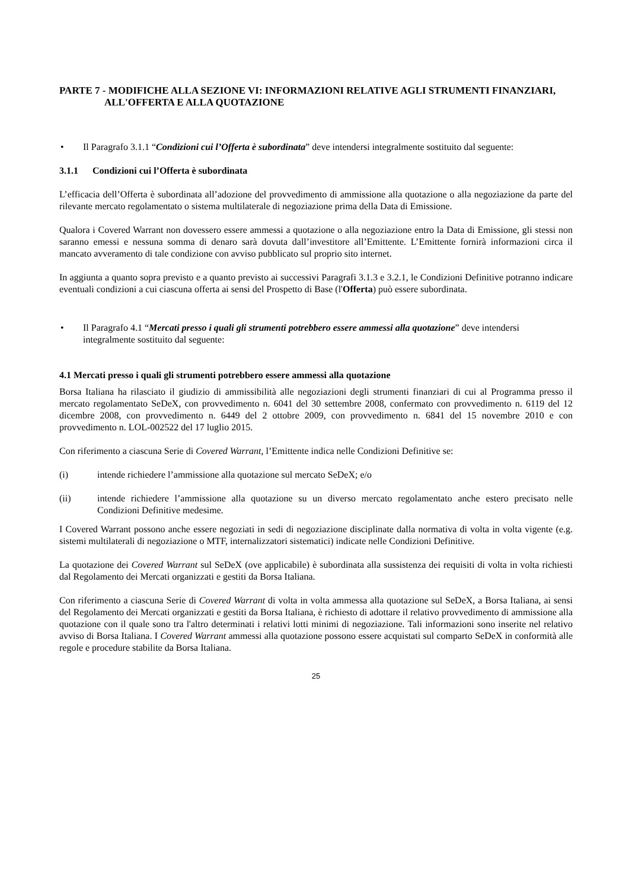PARTE 7 - MODIFICHE ALLA SEZIONE VI: INFORMAZIONI RELATIVE AGLI STRUMENTI FINANZIARI, ALL'OFFERTA E ALLA QUOTAZIONE
• Il Paragrafo 3.1.1 “Condizioni cui l’Offerta è subordinata” deve intendersi integralmente sostituito dal seguente:
3.1.1 Condizioni cui l’Offerta è subordinata
L’efficacia dell’Offerta è subordinata all’adozione del provvedimento di ammissione alla quotazione o alla negoziazione da parte del rilevante mercato regolamentato o sistema multilaterale di negoziazione prima della Data di Emissione.
Qualora i Covered Warrant non dovessero essere ammessi a quotazione o alla negoziazione entro la Data di Emissione, gli stessi non saranno emessi e nessuna somma di denaro sarà dovuta dall’investitore all’Emittente. L’Emittente fornirà informazioni circa il mancato avveramento di tale condizione con avviso pubblicato sul proprio sito internet.
In aggiunta a quanto sopra previsto e a quanto previsto ai successivi Paragrafi 3.1.3 e 3.2.1, le Condizioni Definitive potranno indicare eventuali condizioni a cui ciascuna offerta ai sensi del Prospetto di Base (l'Offerta) può essere subordinata.
• Il Paragrafo 4.1 “Mercati presso i quali gli strumenti potrebbero essere ammessi alla quotazione” deve intendersi integralmente sostituito dal seguente:
4.1 Mercati presso i quali gli strumenti potrebbero essere ammessi alla quotazione
Borsa Italiana ha rilasciato il giudizio di ammissibilità alle negoziazioni degli strumenti finanziari di cui al Programma presso il mercato regolamentato SeDeX, con provvedimento n. 6041 del 30 settembre 2008, confermato con provvedimento n. 6119 del 12 dicembre 2008, con provvedimento n. 6449 del 2 ottobre 2009, con provvedimento n. 6841 del 15 novembre 2010 e con provvedimento n. LOL-002522 del 17 luglio 2015.
Con riferimento a ciascuna Serie di Covered Warrant, l’Emittente indica nelle Condizioni Definitive se:
(i) intende richiedere l’ammissione alla quotazione sul mercato SeDeX; e/o
(ii) intende richiedere l’ammissione alla quotazione su un diverso mercato regolamentato anche estero precisato nelle Condizioni Definitive medesime.
I Covered Warrant possono anche essere negoziati in sedi di negoziazione disciplinate dalla normativa di volta in volta vigente (e.g. sistemi multilaterali di negoziazione o MTF, internalizzatori sistematici) indicate nelle Condizioni Definitive.
La quotazione dei Covered Warrant sul SeDeX (ove applicabile) è subordinata alla sussistenza dei requisiti di volta in volta richiesti dal Regolamento dei Mercati organizzati e gestiti da Borsa Italiana.
Con riferimento a ciascuna Serie di Covered Warrant di volta in volta ammessa alla quotazione sul SeDeX, a Borsa Italiana, ai sensi del Regolamento dei Mercati organizzati e gestiti da Borsa Italiana, è richiesto di adottare il relativo provvedimento di ammissione alla quotazione con il quale sono tra l'altro determinati i relativi lotti minimi di negoziazione. Tali informazioni sono inserite nel relativo avviso di Borsa Italiana. I Covered Warrant ammessi alla quotazione possono essere acquistati sul comparto SeDeX in conformità alle regole e procedure stabilite da Borsa Italiana.
25